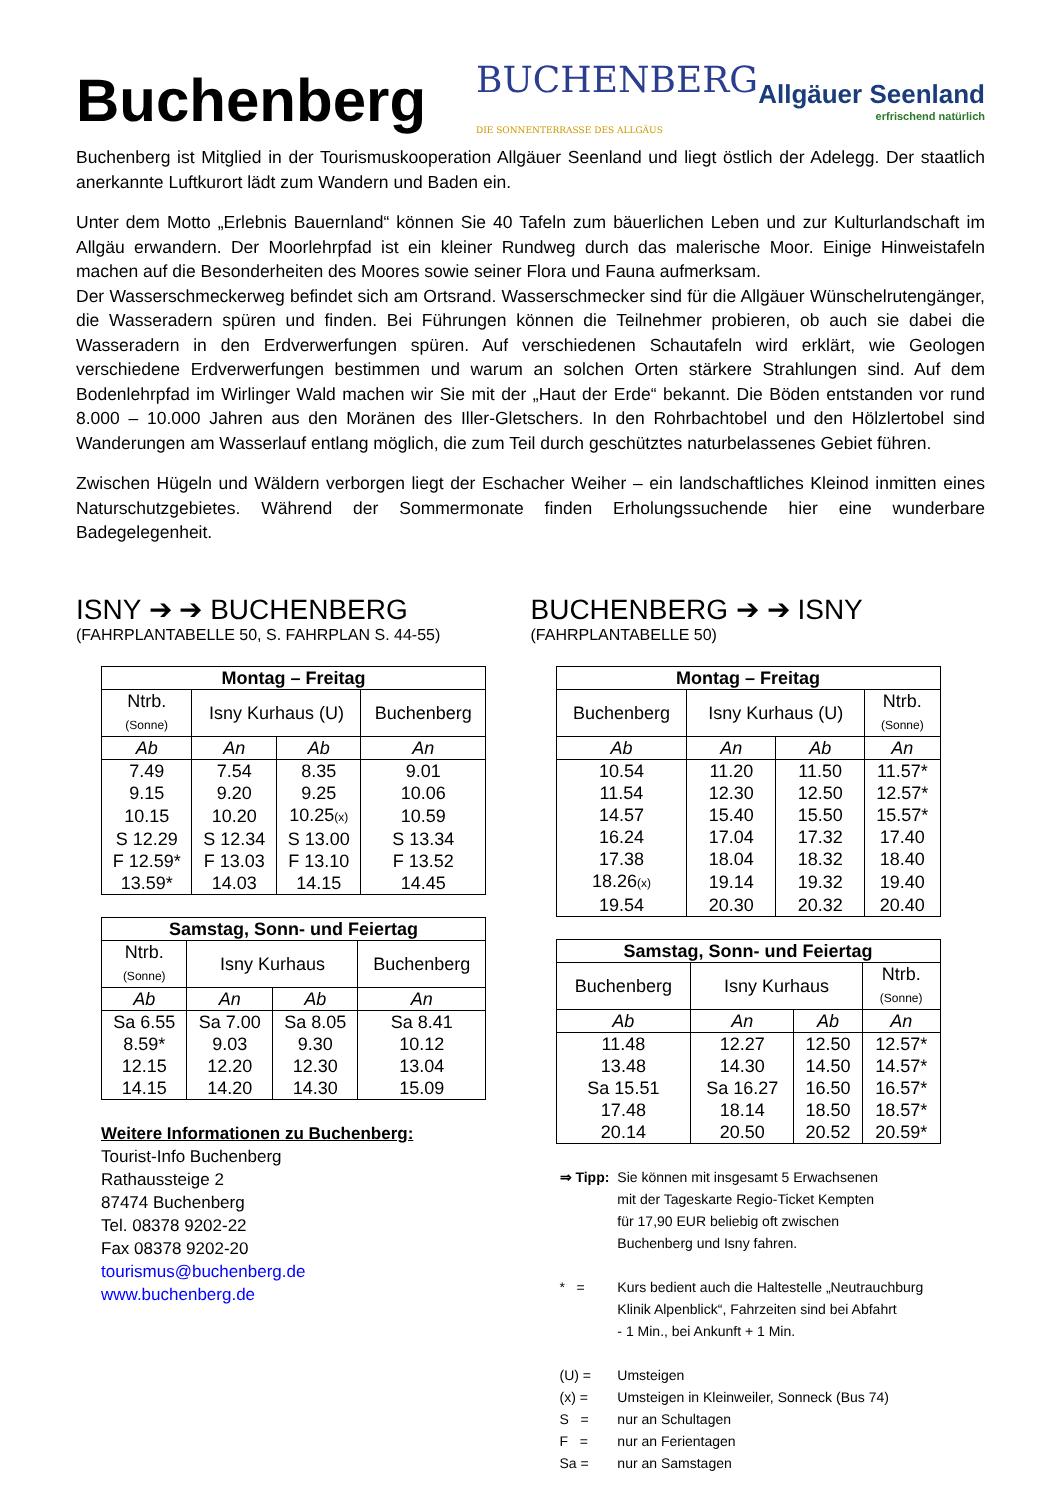Buchenberg
BUCHENBERG DIE SONNENTERRASSE DES ALLGÄUS
Allgäuer Seenland
erfrischend natürlich
Buchenberg ist Mitglied in der Tourismuskooperation Allgäuer Seenland und liegt östlich der Adelegg. Der staatlich anerkannte Luftkurort lädt zum Wandern und Baden ein.
Unter dem Motto „Erlebnis Bauernland“ können Sie 40 Tafeln zum bäuerlichen Leben und zur Kulturlandschaft im Allgäu erwandern. Der Moorlehrpfad ist ein kleiner Rundweg durch das malerische Moor. Einige Hinweistafeln machen auf die Besonderheiten des Moores sowie seiner Flora und Fauna aufmerksam.
Der Wasserschmeckerweg befindet sich am Ortsrand. Wasserschmecker sind für die Allgäuer Wünschelrutengänger, die Wasseradern spüren und finden. Bei Führungen können die Teilnehmer probieren, ob auch sie dabei die Wasseradern in den Erdverwerfungen spüren. Auf verschiedenen Schautafeln wird erklärt, wie Geologen verschiedene Erdverwerfungen bestimmen und warum an solchen Orten stärkere Strahlungen sind. Auf dem Bodenlehrpfad im Wirlinger Wald machen wir Sie mit der „Haut der Erde“ bekannt. Die Böden entstanden vor rund 8.000 – 10.000 Jahren aus den Moränen des Iller-Gletschers. In den Rohrbachtobel und den Hölzlertobel sind Wanderungen am Wasserlauf entlang möglich, die zum Teil durch geschütztes naturbelassenes Gebiet führen.
Zwischen Hügeln und Wäldern verborgen liegt der Eschacher Weiher – ein landschaftliches Kleinod inmitten eines Naturschutzgebietes. Während der Sommermonate finden Erholungssuchende hier eine wunderbare Badegelegenheit.
ISNY ➔ ➔ BUCHENBERG
(FAHRPLANTABELLE 50, S. FAHRPLAN S. 44-55)
| Montag – Freitag | | | |
| --- | --- | --- | --- |
| Ntrb. (Sonne) | Isny Kurhaus (U) | | Buchenberg |
| Ab | An | Ab | An |
| 7.49 | 7.54 | 8.35 | 9.01 |
| 9.15 | 9.20 | 9.25 | 10.06 |
| 10.15 | 10.20 | 10.25 (x) | 10.59 |
| S 12.29 | S 12.34 | S 13.00 | S 13.34 |
| F 12.59* | F 13.03 | F 13.10 | F 13.52 |
| 13.59* | 14.03 | 14.15 | 14.45 |
| Samstag, Sonn- und Feiertag | | | |
| --- | --- | --- | --- |
| Ntrb. (Sonne) | Isny Kurhaus | | Buchenberg |
| Ab | An | Ab | An |
| Sa 6.55 | Sa 7.00 | Sa 8.05 | Sa 8.41 |
| 8.59* | 9.03 | 9.30 | 10.12 |
| 12.15 | 12.20 | 12.30 | 13.04 |
| 14.15 | 14.20 | 14.30 | 15.09 |
Weitere Informationen zu Buchenberg:
Tourist-Info Buchenberg
Rathaussteige 2
87474 Buchenberg
Tel. 08378 9202-22
Fax 08378 9202-20
tourismus@buchenberg.de
www.buchenberg.de
BUCHENBERG ➔ ➔ ISNY
(FAHRPLANTABELLE 50)
| Montag – Freitag | | | |
| --- | --- | --- | --- |
| Buchenberg | Isny Kurhaus (U) | | Ntrb. (Sonne) |
| Ab | An | Ab | An |
| 10.54 | 11.20 | 11.50 | 11.57* |
| 11.54 | 12.30 | 12.50 | 12.57* |
| 14.57 | 15.40 | 15.50 | 15.57* |
| 16.24 | 17.04 | 17.32 | 17.40 |
| 17.38 | 18.04 | 18.32 | 18.40 |
| 18.26 (x) | 19.14 | 19.32 | 19.40 |
| 19.54 | 20.30 | 20.32 | 20.40 |
| Samstag, Sonn- und Feiertag | | | |
| --- | --- | --- | --- |
| Buchenberg | Isny Kurhaus | | Ntrb. (Sonne) |
| Ab | An | Ab | An |
| 11.48 | 12.27 | 12.50 | 12.57* |
| 13.48 | 14.30 | 14.50 | 14.57* |
| Sa 15.51 | Sa 16.27 | 16.50 | 16.57* |
| 17.48 | 18.14 | 18.50 | 18.57* |
| 20.14 | 20.50 | 20.52 | 20.59* |
| ⇒ Tipp: | Sie können mit insgesamt 5 Erwachsenen mit der Tageskarte Regio-Ticket Kempten für 17,90 EUR beliebig oft zwischen Buchenberg und Isny fahren. |
| * = | Kurs bedient auch die Haltestelle „Neutrauchburg Klinik Alpenblick“, Fahrzeiten sind bei Abfahrt - 1 Min., bei Ankunft + 1 Min. |
| (U) = | Umsteigen |
| (x) = | Umsteigen in Kleinweiler, Sonneck (Bus 74) |
| S = | nur an Schultagen |
| F = | nur an Ferientagen |
| Sa = | nur an Samstagen |